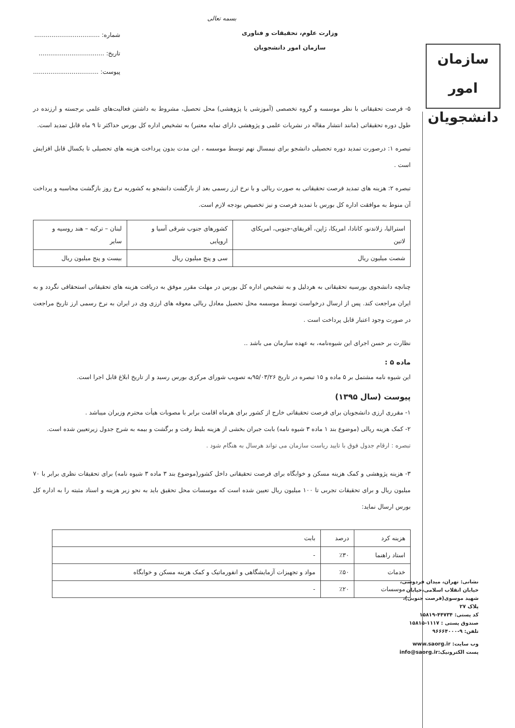بسمه تعالی
وزارت علوم، تحقیقات و فناوری
سازمان امور دانشجویان
شماره: ..................................
تاریخ: ..................................
پیوست: ..................................
۵- فرصت تحقیقاتی با نظر موسسه و گروه تخصصی (آموزشی یا پژوهشی) محل تحصیل، مشروط به داشتن فعالیت‌های علمی برجسته و ارزنده در طول دوره تحقیقاتی (مانند انتشار مقاله در نشریات علمی و پژوهشی دارای نمایه معتبر) به تشخیص اداره کل بورس حداکثر تا ۹ ماه قابل تمدید است.
تبصره ۱: درصورت تمدید دوره تحصیلی دانشجو برای نیمسال نهم توسط موسسه ، این مدت بدون پرداخت هزینه های تحصیلی تا یکسال قابل افزایش است .
تبصره ۲: هزینه های تمدید فرصت تحقیقاتی به صورت ریالی و با نرخ ارز رسمی بعد از بازگشت دانشجو به کشوربه نرخ روز بازگشت محاسبه و پرداخت آن منوط به موافقت اداره کل بورس با تمدید فرصت و نیز تخصیص بودجه لازم است.
| استرالیا، زلاندنو، کانادا، امریکا، ژاپن، آفریقای-جنوبی، امریکای لاتین | کشورهای جنوب شرقی آسیا و اروپایی | لبنان – ترکیه – هند روسیه و سایر |
| شصت میلیون ریال | سی و پنج میلیون ریال | بیست و پنج میلیون ریال |
چنانچه دانشجوی بورسیه تحقیقاتی به هردلیل و به تشخیص اداره کل بورس در مهلت مقرر موفق به دریافت هزینه های تحقیقاتی استحقاقی نگردد و به ایران مراجعت کند. پس از ارسال درخواست توسط موسسه محل تحصیل معادل ریالی معوقه های ارزی وی در ایران به نرخ رسمی ارز تاریخ مراجعت در صورت وجود اعتبار قابل پرداخت است .
نظارت بر حسن اجرای این شیوه‌نامه، به عهده سازمان می باشد ..
ماده ۵ :
این شیوه نامه مشتمل بر ۵ ماده و ۱۵ تبصره در تاریخ ۹۵/۰۳/۲۶به تصویب شورای مرکزی بورس رسید و از تاریخ ابلاغ قابل اجرا است.
پیوست (سال ۱۳۹۵)
۱- مقرری ارزی دانشجویان برای فرصت تحقیقاتی خارج از کشور برای هرماه اقامت برابر با مصوبات هیأت محترم وزیران میباشد .
۲- کمک هزینه ریالی (موضوع بند ۱ ماده ۳ شیوه نامه) بابت جبران بخشی از هزینه بلیط رفت و برگشت و بیمه به شرح جدول زیرتعیین شده است.
تبصره : ارقام جدول فوق با تایید ریاست سازمان می تواند هرسال به هنگام شود .
۳- هزینه پژوهشی و کمک هزینه مسکن و خوابگاه برای فرصت تحقیقاتی داخل کشور(موضوع بند ۳ ماده ۳ شیوه نامه) برای تحقیقات نظری برابر با ۷۰ میلیون ریال و برای تحقیقات تجربی تا ۱۰۰ میلیون ریال تعیین شده است که موسسات محل تحقیق باید به نحو زیر هزینه و اسناد مثبته را به اداره کل بورس ارسال نماید:
| هزینه کرد | درصد | بابت |
| استاد راهنما | ٪۳۰ | - |
| خدمات | ٪۵۰ | مواد و تجهیزات آزمایشگاهی و انفورماتیک و کمک هزینه مسکن و خوابگاه |
| موسسات | ٪۲۰ | - |
سازمان
امور دانشجویان
نشانی: تهران، میدان فردوسی، خیابان انقلاب اسلامی،خیابان شهید موسوی(فرصت جنوبی)، پلاک ۲۷
کد پستی: ۴۴۷۳۴-۱۵۸۱۹
صندوق پستی : ۱۱۱۷-۱۵۸۱۵
تلفن: ۹-۹۶۶۶۴۰۰۰
وب سایت: www.saorg.ir
پست الکترونیک:info@saorg.ir